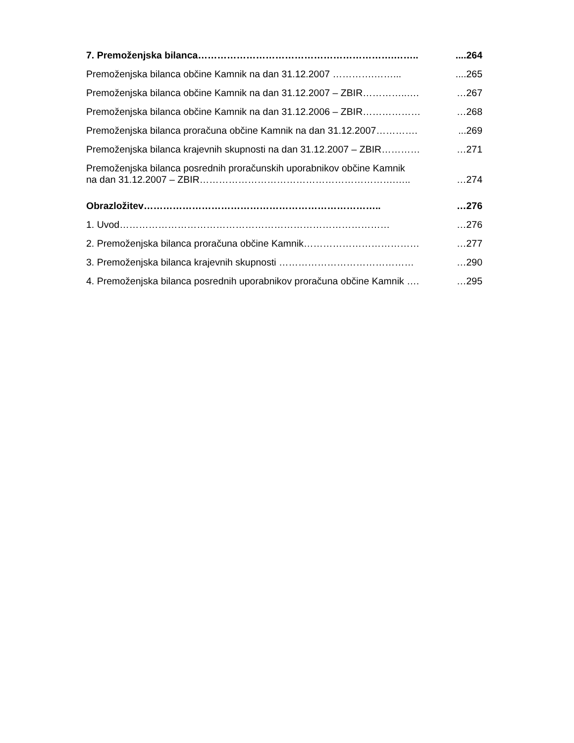7. Premoženjska bilanca…………………………………………………….……......264
Premoženjska bilanca občine Kamnik na dan 31.12.2007 ………….…….......265
Premoženjska bilanca občine Kamnik na dan 31.12.2007 – ZBIR…………..…. …267
Premoženjska bilanca občine Kamnik na dan 31.12.2006 – ZBIR……………… …268
Premoženjska bilanca proračuna občine Kamnik na dan 31.12.2007…………....269
Premoženjska bilanca krajevnih skupnosti na dan 31.12.2007 – ZBIR………… …271
Premoženjska bilanca posrednih proračunskih uporabnikov občine Kamnik
na dan 31.12.2007 – ZBIR…………………………………………………….….. …274
Obrazložitev……………………………………………………………….. …276
1. Uvod………………………………………………………………………… …276
2. Premoženjska bilanca proračuna občine Kamnik……………………………… …277
3. Premoženjska bilanca krajevnih skupnosti …………………………………… …290
4. Premoženjska bilanca posrednih uporabnikov proračuna občine Kamnik …. …295